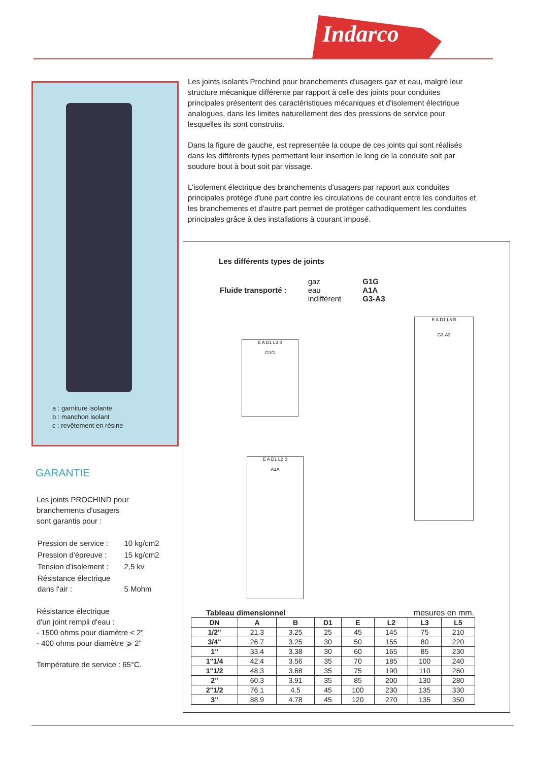Indarco
a : garniture isolante
b : manchon isolant
c : revêtement en résine
GARANTIE
Les joints PROCHIND pour
branchements d'usagers
sont garantis pour :
| Pression de service : | 10 kg/cm2 |
| Pression d'épreuve : | 15 kg/cm2 |
| Tension d'isolement : | 2,5 kv |
| Résistance électrique dans l'air : | 5 Mohm |
Résistance électrique
d'un joint rempli d'eau :
- 1500 ohms pour diamètre < 2"
- 400 ohms pour diamètre ⩾ 2"
Température de service : 65°C.
Les joints isolants Prochind pour branchements d'usagers gaz et eau, malgré leur structure mécanique différente par rapport à celle des joints pour conduites principales présentent des caractéristiques mécaniques et d'isolement électrique analogues, dans les limites naturellement des des pressions de service pour lesquelles ils sont construits.
Dans la figure de gauche, est representée la coupe de ces joints qui sont réalisés dans les différents types permettant leur insertion le long de la conduite soit par soudure bout à bout soit par vissage.
L'isolement électrique des branchements d'usagers par rapport aux conduites principales protège d'une part contre les circulations de courant entre les conduites et les branchements et d'autre part permet de protéger cathodiquement les conduites principales grâce à des installations à courant imposé.
Les différents types de joints
| Fluide transporté : | gaz eau indifférent | G1G A1A G3-A3 |
E A D1 L3 B
G1G
E A D1 L5 B
G3-A3
E A D1 L2 B
A1A
Tableau dimensionnel mesures en mm.
| DN | A | B | D1 | E | L2 | L3 | L5 |
| --- | --- | --- | --- | --- | --- | --- | --- |
| 1/2" | 21.3 | 3.25 | 25 | 45 | 145 | 75 | 210 |
| 3/4" | 26.7 | 3.25 | 30 | 50 | 155 | 80 | 220 |
| 1" | 33.4 | 3.38 | 30 | 60 | 165 | 85 | 230 |
| 1"1/4 | 42.4 | 3.56 | 35 | 70 | 185 | 100 | 240 |
| 1"1/2 | 48.3 | 3.68 | 35 | 75 | 190 | 110 | 260 |
| 2" | 60.3 | 3.91 | 35 | 85 | 200 | 130 | 280 |
| 2"1/2 | 76.1 | 4.5 | 45 | 100 | 230 | 135 | 330 |
| 3" | 88.9 | 4.78 | 45 | 120 | 270 | 135 | 350 |